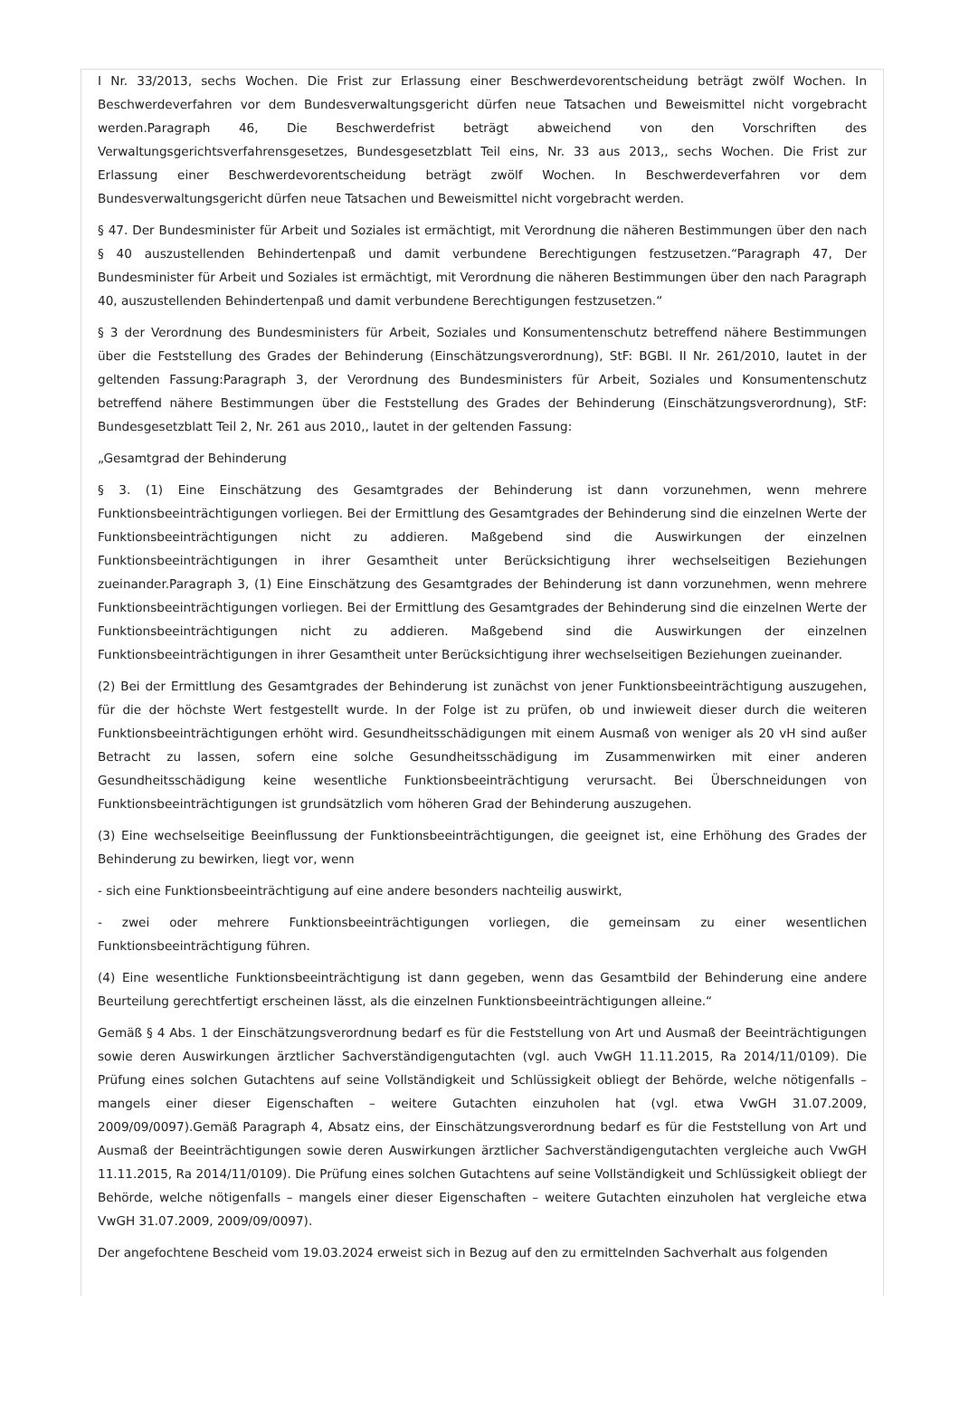I Nr. 33/2013, sechs Wochen. Die Frist zur Erlassung einer Beschwerdevorentscheidung beträgt zwölf Wochen. In Beschwerdeverfahren vor dem Bundesverwaltungsgericht dürfen neue Tatsachen und Beweismittel nicht vorgebracht werden.Paragraph 46, Die Beschwerdefrist beträgt abweichend von den Vorschriften des Verwaltungsgerichtsverfahrensgesetzes, Bundesgesetzblatt Teil eins, Nr. 33 aus 2013,, sechs Wochen. Die Frist zur Erlassung einer Beschwerdevorentscheidung beträgt zwölf Wochen. In Beschwerdeverfahren vor dem Bundesverwaltungsgericht dürfen neue Tatsachen und Beweismittel nicht vorgebracht werden.
§ 47. Der Bundesminister für Arbeit und Soziales ist ermächtigt, mit Verordnung die näheren Bestimmungen über den nach § 40 auszustellenden Behindertenpaß und damit verbundene Berechtigungen festzusetzen.“Paragraph 47, Der Bundesminister für Arbeit und Soziales ist ermächtigt, mit Verordnung die näheren Bestimmungen über den nach Paragraph 40, auszustellenden Behindertenpaß und damit verbundene Berechtigungen festzusetzen.“
§ 3 der Verordnung des Bundesministers für Arbeit, Soziales und Konsumentenschutz betreffend nähere Bestimmungen über die Feststellung des Grades der Behinderung (Einschätzungsverordnung), StF: BGBl. II Nr. 261/2010, lautet in der geltenden Fassung:Paragraph 3, der Verordnung des Bundesministers für Arbeit, Soziales und Konsumentenschutz betreffend nähere Bestimmungen über die Feststellung des Grades der Behinderung (Einschätzungsverordnung), StF: Bundesgesetzblatt Teil 2, Nr. 261 aus 2010,, lautet in der geltenden Fassung:
„Gesamtgrad der Behinderung
§ 3. (1) Eine Einschätzung des Gesamtgrades der Behinderung ist dann vorzunehmen, wenn mehrere Funktionsbeeinträchtigungen vorliegen. Bei der Ermittlung des Gesamtgrades der Behinderung sind die einzelnen Werte der Funktionsbeeinträchtigungen nicht zu addieren. Maßgebend sind die Auswirkungen der einzelnen Funktionsbeeinträchtigungen in ihrer Gesamtheit unter Berücksichtigung ihrer wechselseitigen Beziehungen zueinander.Paragraph 3, (1) Eine Einschätzung des Gesamtgrades der Behinderung ist dann vorzunehmen, wenn mehrere Funktionsbeeinträchtigungen vorliegen. Bei der Ermittlung des Gesamtgrades der Behinderung sind die einzelnen Werte der Funktionsbeeinträchtigungen nicht zu addieren. Maßgebend sind die Auswirkungen der einzelnen Funktionsbeeinträchtigungen in ihrer Gesamtheit unter Berücksichtigung ihrer wechselseitigen Beziehungen zueinander.
(2) Bei der Ermittlung des Gesamtgrades der Behinderung ist zunächst von jener Funktionsbeeinträchtigung auszugehen, für die der höchste Wert festgestellt wurde. In der Folge ist zu prüfen, ob und inwieweit dieser durch die weiteren Funktionsbeeinträchtigungen erhöht wird. Gesundheitsschädigungen mit einem Ausmaß von weniger als 20 vH sind außer Betracht zu lassen, sofern eine solche Gesundheitsschädigung im Zusammenwirken mit einer anderen Gesundheitsschädigung keine wesentliche Funktionsbeeinträchtigung verursacht. Bei Überschneidungen von Funktionsbeeinträchtigungen ist grundsätzlich vom höheren Grad der Behinderung auszugehen.
(3) Eine wechselseitige Beeinflussung der Funktionsbeeinträchtigungen, die geeignet ist, eine Erhöhung des Grades der Behinderung zu bewirken, liegt vor, wenn
- sich eine Funktionsbeeinträchtigung auf eine andere besonders nachteilig auswirkt,
- zwei oder mehrere Funktionsbeeinträchtigungen vorliegen, die gemeinsam zu einer wesentlichen Funktionsbeeinträchtigung führen.
(4) Eine wesentliche Funktionsbeeinträchtigung ist dann gegeben, wenn das Gesamtbild der Behinderung eine andere Beurteilung gerechtfertigt erscheinen lässt, als die einzelnen Funktionsbeeinträchtigungen alleine.“
Gemäß § 4 Abs. 1 der Einschätzungsverordnung bedarf es für die Feststellung von Art und Ausmaß der Beeinträchtigungen sowie deren Auswirkungen ärztlicher Sachverständigengutachten (vgl. auch VwGH 11.11.2015, Ra 2014/11/0109). Die Prüfung eines solchen Gutachtens auf seine Vollständigkeit und Schlüssigkeit obliegt der Behörde, welche nötigenfalls – mangels einer dieser Eigenschaften – weitere Gutachten einzuholen hat (vgl. etwa VwGH 31.07.2009, 2009/09/0097).Gemäß Paragraph 4, Absatz eins, der Einschätzungsverordnung bedarf es für die Feststellung von Art und Ausmaß der Beeinträchtigungen sowie deren Auswirkungen ärztlicher Sachverständigengutachten vergleiche auch VwGH 11.11.2015, Ra 2014/11/0109). Die Prüfung eines solchen Gutachtens auf seine Vollständigkeit und Schlüssigkeit obliegt der Behörde, welche nötigenfalls – mangels einer dieser Eigenschaften – weitere Gutachten einzuholen hat vergleiche etwa VwGH 31.07.2009, 2009/09/0097).
Der angefochtene Bescheid vom 19.03.2024 erweist sich in Bezug auf den zu ermittelnden Sachverhalt aus folgenden